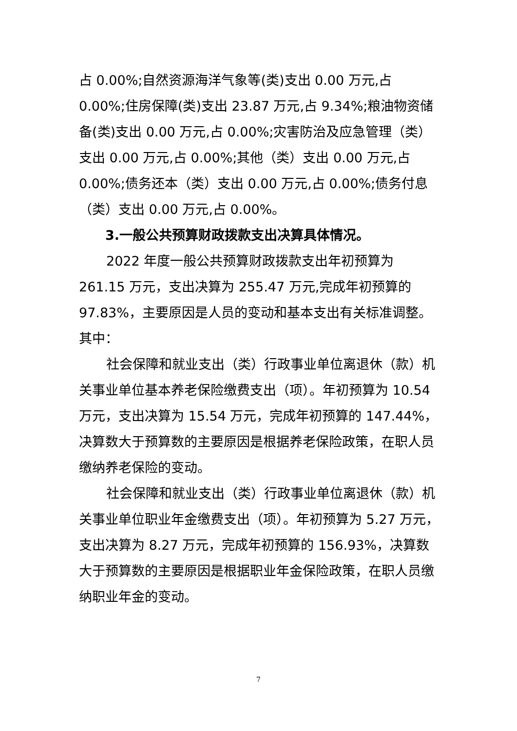占 0.00%;自然资源海洋气象等(类)支出 0.00 万元,占 0.00%;住房保障(类)支出 23.87 万元,占 9.34%;粮油物资储备(类)支出 0.00 万元,占 0.00%;灾害防治及应急管理（类）支出 0.00 万元,占 0.00%;其他（类）支出 0.00 万元,占 0.00%;债务还本（类）支出 0.00 万元,占 0.00%;债务付息（类）支出 0.00 万元,占 0.00%。
3.一般公共预算财政拨款支出决算具体情况。
2022 年度一般公共预算财政拨款支出年初预算为 261.15 万元，支出决算为 255.47 万元,完成年初预算的 97.83%，主要原因是人员的变动和基本支出有关标准调整。其中：
社会保障和就业支出（类）行政事业单位离退休（款）机关事业单位基本养老保险缴费支出（项）。年初预算为 10.54 万元，支出决算为 15.54 万元，完成年初预算的 147.44%，决算数大于预算数的主要原因是根据养老保险政策，在职人员缴纳养老保险的变动。
社会保障和就业支出（类）行政事业单位离退休（款）机关事业单位职业年金缴费支出（项）。年初预算为 5.27 万元，支出决算为 8.27 万元，完成年初预算的 156.93%，决算数大于预算数的主要原因是根据职业年金保险政策，在职人员缴纳职业年金的变动。
7